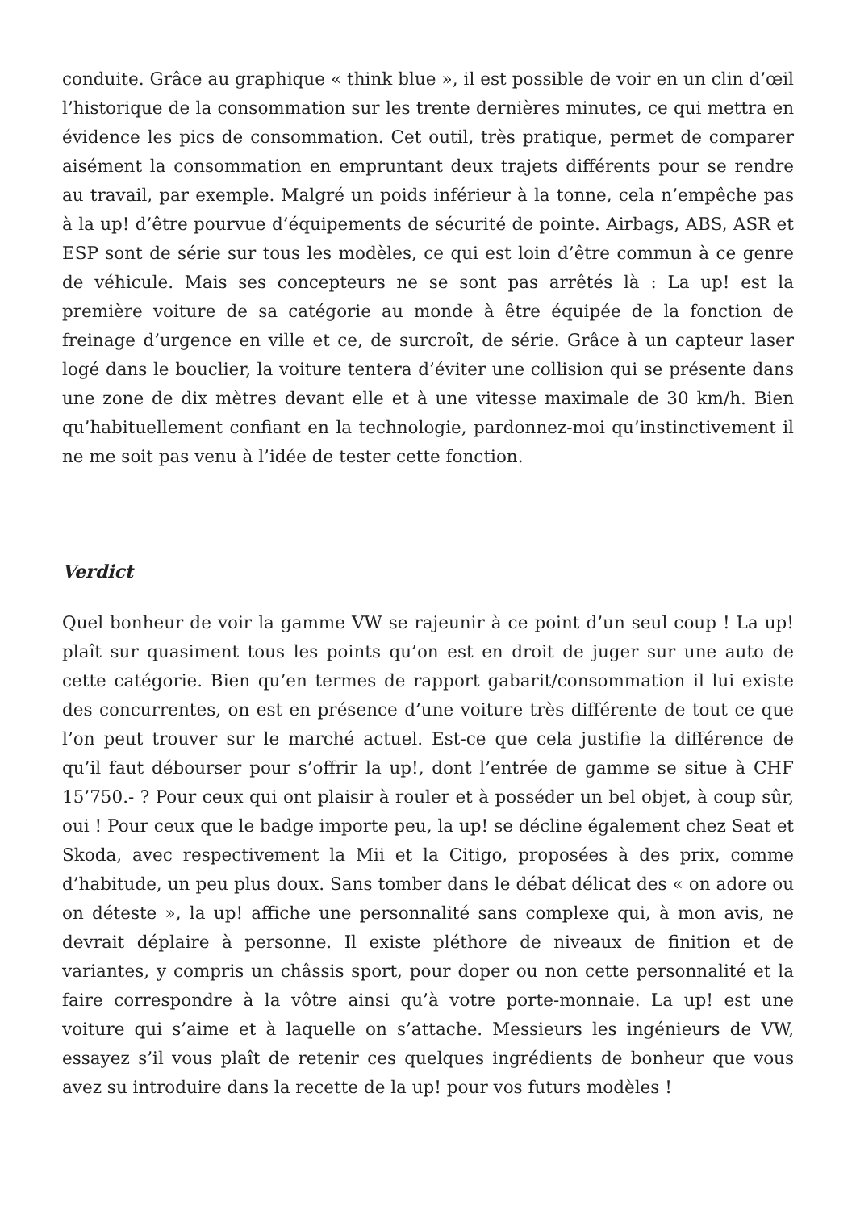conduite. Grâce au graphique « think blue », il est possible de voir en un clin d’œil l’historique de la consommation sur les trente dernières minutes, ce qui mettra en évidence les pics de consommation. Cet outil, très pratique, permet de comparer aisément la consommation en empruntant deux trajets différents pour se rendre au travail, par exemple. Malgré un poids inférieur à la tonne, cela n’empêche pas à la up! d’être pourvue d’équipements de sécurité de pointe. Airbags, ABS, ASR et ESP sont de série sur tous les modèles, ce qui est loin d’être commun à ce genre de véhicule. Mais ses concepteurs ne se sont pas arrêtés là : La up! est la première voiture de sa catégorie au monde à être équipée de la fonction de freinage d’urgence en ville et ce, de surcroît, de série. Grâce à un capteur laser logé dans le bouclier, la voiture tentera d’éviter une collision qui se présente dans une zone de dix mètres devant elle et à une vitesse maximale de 30 km/h. Bien qu’habituellement confiant en la technologie, pardonnez-moi qu’instinctivement il ne me soit pas venu à l’idée de tester cette fonction.
Verdict
Quel bonheur de voir la gamme VW se rajeunir à ce point d’un seul coup ! La up! plaît sur quasiment tous les points qu’on est en droit de juger sur une auto de cette catégorie. Bien qu’en termes de rapport gabarit/consommation il lui existe des concurrentes, on est en présence d’une voiture très différente de tout ce que l’on peut trouver sur le marché actuel. Est-ce que cela justifie la différence de qu’il faut débourser pour s’offrir la up!, dont l’entrée de gamme se situe à CHF 15’750.- ? Pour ceux qui ont plaisir à rouler et à posséder un bel objet, à coup sûr, oui ! Pour ceux que le badge importe peu, la up! se décline également chez Seat et Skoda, avec respectivement la Mii et la Citigo, proposées à des prix, comme d’habitude, un peu plus doux. Sans tomber dans le débat délicat des « on adore ou on déteste », la up! affiche une personnalité sans complexe qui, à mon avis, ne devrait déplaire à personne. Il existe pléthore de niveaux de finition et de variantes, y compris un châssis sport, pour doper ou non cette personnalité et la faire correspondre à la vôtre ainsi qu’à votre porte-monnaie. La up! est une voiture qui s’aime et à laquelle on s’attache. Messieurs les ingénieurs de VW, essayez s’il vous plaît de retenir ces quelques ingrédients de bonheur que vous avez su introduire dans la recette de la up! pour vos futurs modèles !